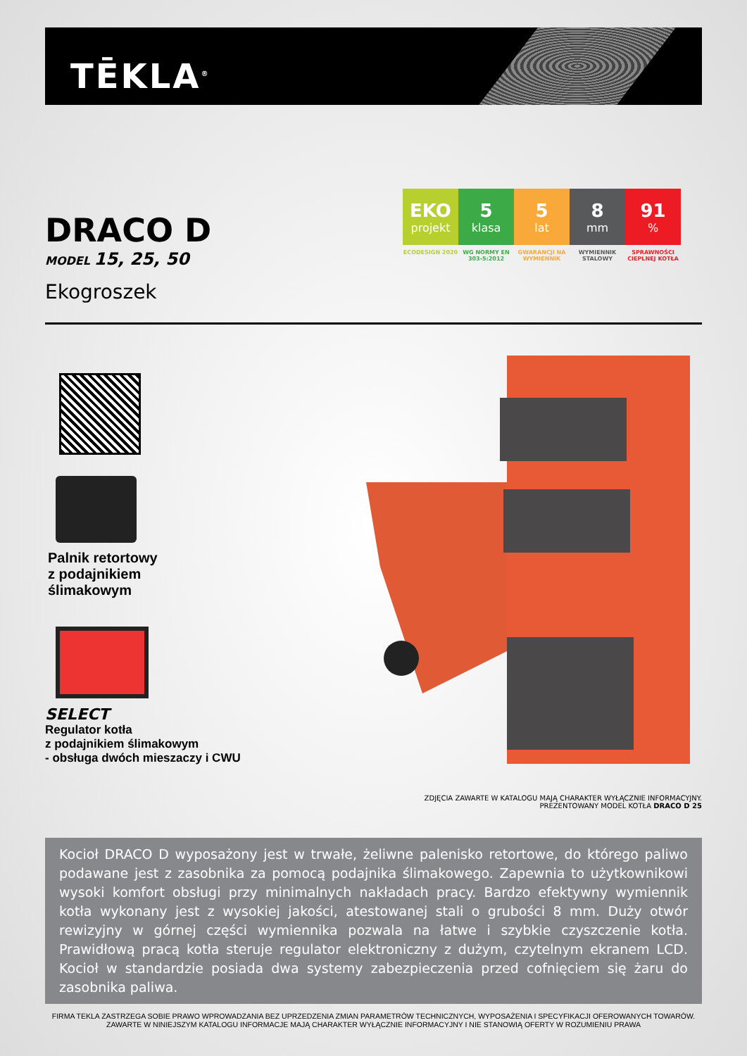TĒKLA<sup>®</sup>
EKO
projekt
ECODESIGN 2020
5
klasa
WG NORMY EN 303-5:2012
5
lat
GWARANCJI NA WYMIENNIK
8
mm
WYMIENNIK STALOWY
91%
SPRAWNOŚCI CIEPLNEJ KOTŁA
DRACO D
MODEL 15, 25, 50
Ekogroszek
Palnik retortowy
z podajnikiem
ślimakowym
SELECT
Regulator kotła
z podajnikiem ślimakowym
- obsługa dwóch mieszaczy i CWU
ZDJĘCIA ZAWARTE W KATALOGU MAJĄ CHARAKTER WYŁĄCZNIE INFORMACYJNY.
PREZENTOWANY MODEL KOTŁA DRACO D 25
Kocioł DRACO D wyposażony jest w trwałe, żeliwne palenisko retortowe, do którego paliwo podawane jest z zasobnika za pomocą podajnika ślimakowego. Zapewnia to użytkownikowi wysoki komfort obsługi przy minimalnych nakładach pracy. Bardzo efektyw­ny wymiennik kotła wykonany jest z wysokiej jakości, atestowanej stali o grubości 8 mm. Duży otwór rewizyjny w górnej części wymiennika pozwala na łatwe i szybkie czyszczenie kotła. Prawidłową pracą kotła steruje regulator elektroniczny z dużym, czytelnym ekranem LCD. Kocioł w standardzie posiada dwa systemy zabezpieczenia przed cofnięciem się żaru do zasobnika paliwa.
FIRMA TEKLA ZASTRZEGA SOBIE PRAWO WPROWADZANIA BEZ UPRZEDZENIA ZMIAN PARAMETRÓW TECHNICZNYCH, WYPOSAŻENIA I SPECYFIKACJI OFEROWANYCH TOWARÓW.
ZAWARTE W NINIEJSZYM KATALOGU INFORMACJE MAJĄ CHARAKTER WYŁĄCZNIE INFORMACYJNY I NIE STANOWIĄ OFERTY W ROZUMIENIU PRAWA